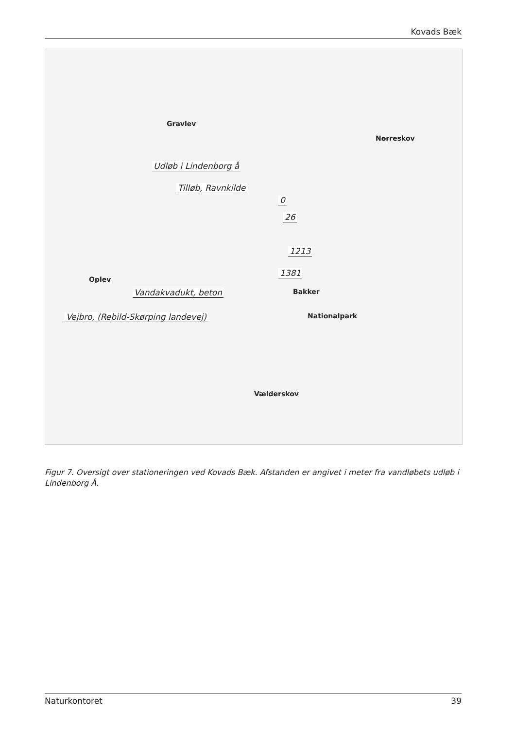Kovads Bæk
Gravlev
Nørreskov
Oplev
Bakker
Vælderskov
Nationalpark
Udløb i Lindenborg å
Tilløb, Ravnkilde
0
26
1213
1381
Vandakvadukt, beton
Vejbro, (Rebild-Skørping landevej)
Figur 7. Oversigt over stationeringen ved Kovads Bæk. Afstanden er angivet i meter fra vandløbets udløb i Lindenborg Å.
Naturkontoret 39